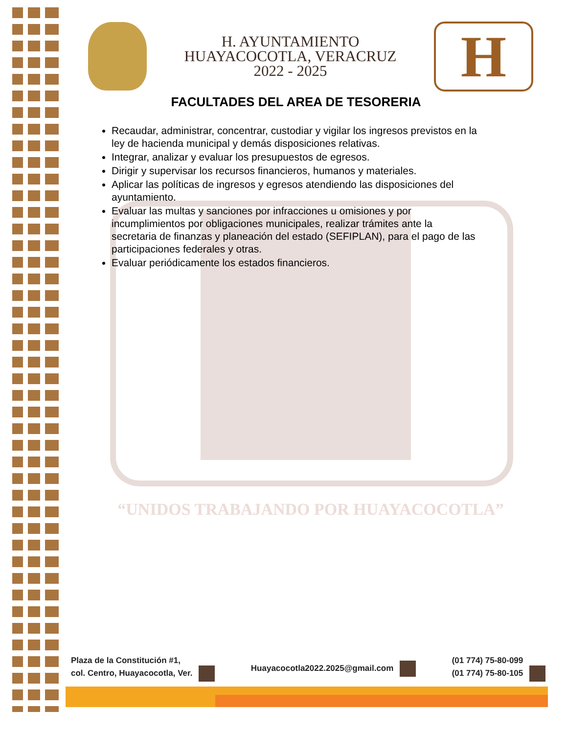H. AYUNTAMIENTO
HUAYACOCOTLA, VERACRUZ
2022 - 2025
H
FACULTADES DEL AREA DE TESORERIA
Recaudar, administrar, concentrar, custodiar y vigilar los ingresos previstos en la ley de hacienda municipal y demás disposiciones relativas.
Integrar, analizar y evaluar los presupuestos de egresos.
Dirigir y supervisar los recursos financieros, humanos y materiales.
Aplicar las políticas de ingresos y egresos atendiendo las disposiciones del ayuntamiento.
Evaluar las multas y sanciones por infracciones u omisiones y por incumplimientos por obligaciones municipales, realizar trámites ante la secretaria de finanzas y planeación del estado (SEFIPLAN), para el pago de las participaciones federales y otras.
Evaluar periódicamente los estados financieros.
“UNIDOS TRABAJANDO POR HUAYACOCOTLA”
Plaza de la Constitución #1,
col. Centro, Huayacocotla, Ver.
Huayacocotla2022.2025@gmail.com
(01 774) 75-80-099
(01 774) 75-80-105